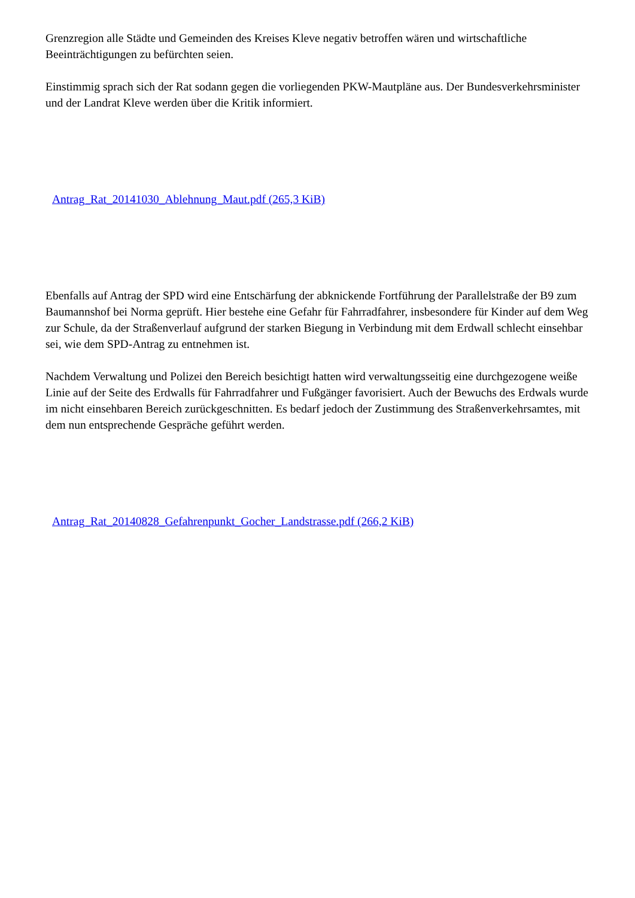Grenzregion alle Städte und Gemeinden des Kreises Kleve negativ betroffen wären und wirtschaftliche Beeinträchtigungen zu befürchten seien.
Einstimmig sprach sich der Rat sodann gegen die vorliegenden PKW-Mautpläne aus. Der Bundesverkehrsminister und der Landrat Kleve werden über die Kritik informiert.
Antrag_Rat_20141030_Ablehnung_Maut.pdf (265,3 KiB)
Ebenfalls auf Antrag der SPD wird eine Entschärfung der abknickende Fortführung der Parallelstraße der B9 zum Baumannshof bei Norma geprüft. Hier bestehe eine Gefahr für Fahrradfahrer, insbesondere für Kinder auf dem Weg zur Schule, da der Straßenverlauf aufgrund der starken Biegung in Verbindung mit dem Erdwall schlecht einsehbar sei, wie dem SPD-Antrag zu entnehmen ist.
Nachdem Verwaltung und Polizei den Bereich besichtigt hatten wird verwaltungsseitig eine durchgezogene weiße Linie auf der Seite des Erdwalls für Fahrradfahrer und Fußgänger favorisiert. Auch der Bewuchs des Erdwals wurde im nicht einsehbaren Bereich zurückgeschnitten. Es bedarf jedoch der Zustimmung des Straßenverkehrsamtes, mit dem nun entsprechende Gespräche geführt werden.
Antrag_Rat_20140828_Gefahrenpunkt_Gocher_Landstrasse.pdf (266,2 KiB)